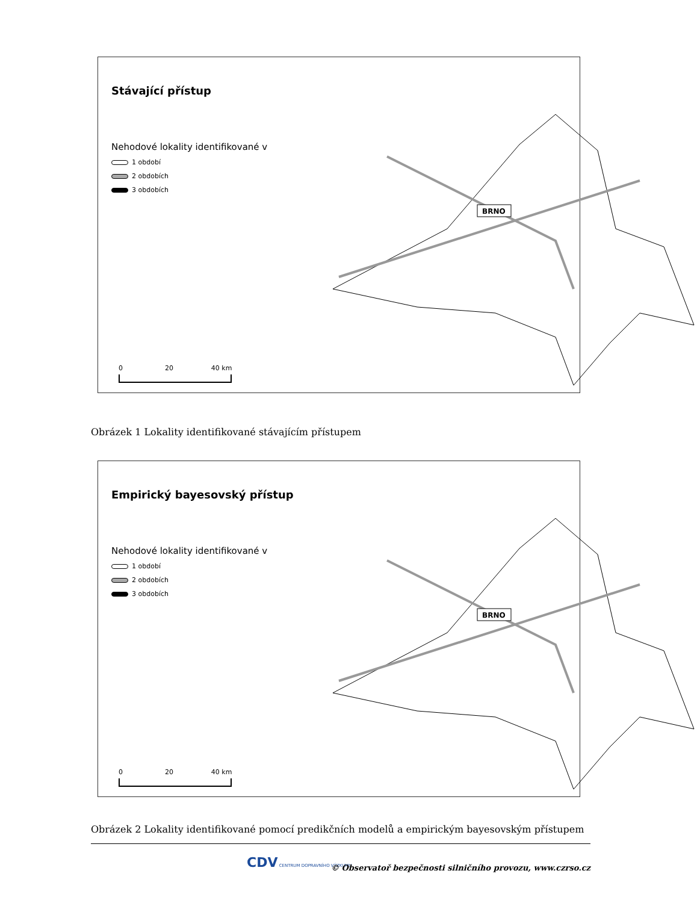Stávající přístup
Nehodové lokality identifikované v
1 období
2 obdobích
3 obdobích
BRNO
0 20 40 km
Obrázek 1 Lokality identifikované stávajícím přístupem
Empirický bayesovský přístup
Nehodové lokality identifikované v
1 období
2 obdobích
3 obdobích
BRNO
0 20 40 km
Obrázek 2 Lokality identifikované pomocí predikčních modelů a empirickým bayesovským přístupem
CDV CENTRUM DOPRAVNÍHO VÝZKUMU
© Observatoř bezpečnosti silničního provozu, www.czrso.cz